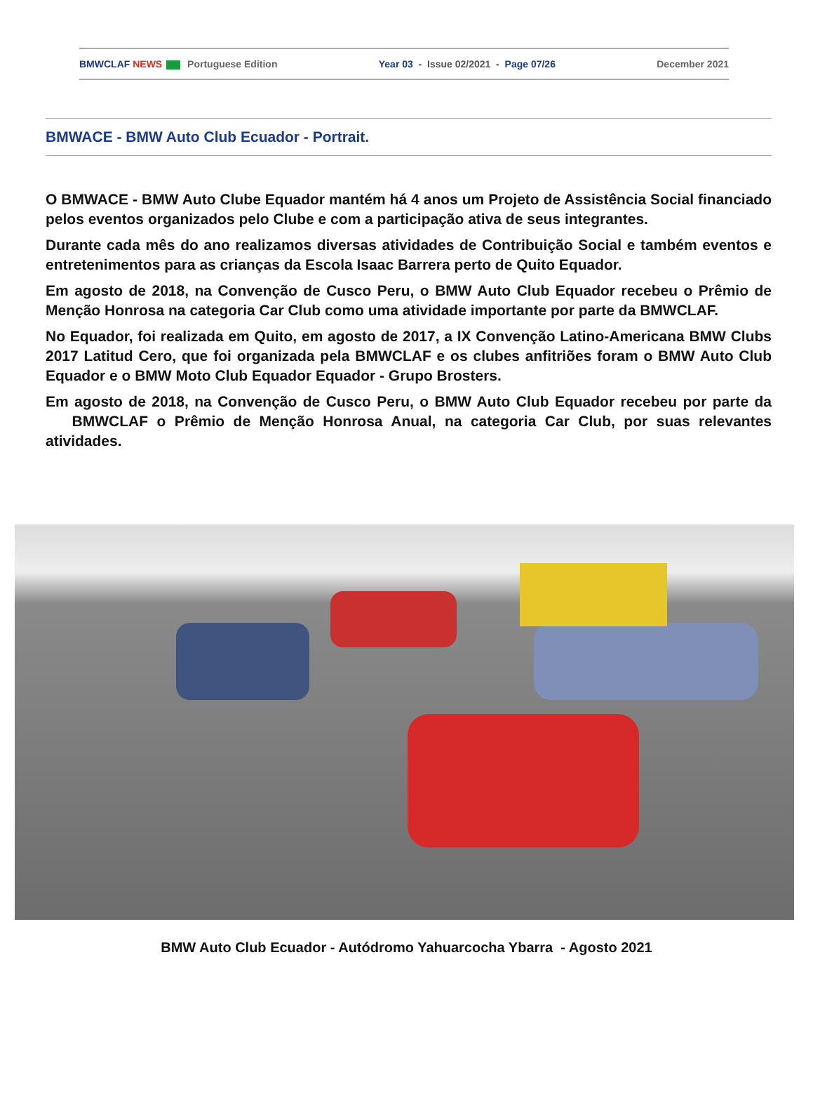BMWCLAF NEWS Portuguese Edition Year 03 - Issue 02/2021 - Page 07/26 December 2021
BMWACE - BMW Auto Club Ecuador - Portrait.
O BMWACE - BMW Auto Clube Equador mantém há 4 anos um Projeto de Assistência Social financiado pelos eventos organizados pelo Clube e com a participação ativa de seus integrantes.
Durante cada mês do ano realizamos diversas atividades de Contribuição Social e também eventos e entretenimentos para as crianças da Escola Isaac Barrera perto de Quito Equador.
Em agosto de 2018, na Convenção de Cusco Peru, o BMW Auto Club Equador recebeu o Prêmio de Menção Honrosa na categoria Car Club como uma atividade importante por parte da BMWCLAF.
No Equador, foi realizada em Quito, em agosto de 2017, a IX Convenção Latino-Americana BMW Clubs 2017 Latitud Cero, que foi organizada pela BMWCLAF e os clubes anfitriões foram o BMW Auto Club Equador e o BMW Moto Club Equador Equador - Grupo Brosters.
Em agosto de 2018, na Convenção de Cusco Peru, o BMW Auto Club Equador recebeu por parte da BMWCLAF o Prêmio de Menção Honrosa Anual, na categoria Car Club, por suas relevantes atividades.
BMW Auto Club Ecuador - Autódromo Yahuarcocha Ybarra - Agosto 2021